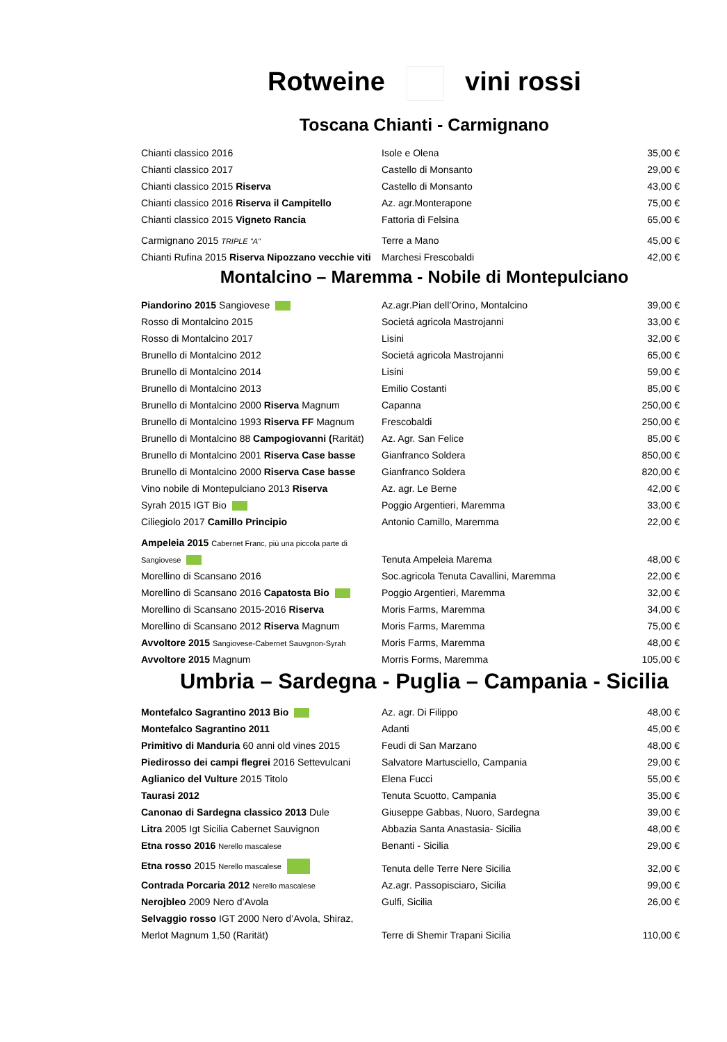Rotweine vini rossi
Toscana Chianti - Carmignano
| Chianti classico 2016 | Isole e Olena | 35,00 € |
| Chianti classico 2017 | Castello di Monsanto | 29,00 € |
| Chianti classico 2015 Riserva | Castello di Monsanto | 43,00 € |
| Chianti classico 2016 Riserva il Campitello | Az. agr.Monterapone | 75,00 € |
| Chianti classico 2015 Vigneto Rancia | Fattoria di Felsina | 65,00 € |
| Carmignano 2015 TRIPLE "A" | Terre a Mano | 45,00 € |
| Chianti Rufina 2015 Riserva Nipozzano vecchie viti | Marchesi Frescobaldi | 42,00 € |
Montalcino – Maremma - Nobile di Montepulciano
| Piandorino 2015 Sangiovese | Az.agr.Pian dell’Orino, Montalcino | 39,00 € |
| Rosso di Montalcino 2015 | Societá agricola Mastrojanni | 33,00 € |
| Rosso di Montalcino 2017 | Lisini | 32,00 € |
| Brunello di Montalcino 2012 | Societá agricola Mastrojanni | 65,00 € |
| Brunello di Montalcino 2014 | Lisini | 59,00 € |
| Brunello di Montalcino 2013 | Emilio Costanti | 85,00 € |
| Brunello di Montalcino 2000 Riserva Magnum | Capanna | 250,00 € |
| Brunello di Montalcino 1993 Riserva FF Magnum | Frescobaldi | 250,00 € |
| Brunello di Montalcino 88 Campogiovanni ( Rarität) | Az. Agr. San Felice | 85,00 € |
| Brunello di Montalcino 2001 Riserva Case basse | Gianfranco Soldera | 850,00 € |
| Brunello di Montalcino 2000 Riserva Case basse | Gianfranco Soldera | 820,00 € |
| Vino nobile di Montepulciano 2013 Riserva | Az. agr. Le Berne | 42,00 € |
| Syrah 2015 IGT Bio | Poggio Argentieri, Maremma | 33,00 € |
| Ciliegiolo 2017 Camillo Principio | Antonio Camillo, Maremma | 22,00 € |
| Ampeleia 2015 Cabernet Franc, più una piccola parte di | | |
| Sangiovese | Tenuta Ampeleia Marema | 48,00 € |
| Morellino di Scansano 2016 | Soc.agricola Tenuta Cavallini, Maremma | 22,00 € |
| Morellino di Scansano 2016 Capatosta Bio | Poggio Argentieri, Maremma | 32,00 € |
| Morellino di Scansano 2015-2016 Riserva | Moris Farms, Maremma | 34,00 € |
| Morellino di Scansano 2012 Riserva Magnum | Moris Farms, Maremma | 75,00 € |
| Avvoltore 2015 Sangiovese-Cabernet Sauvgnon-Syrah | Moris Farms, Maremma | 48,00 € |
| Avvoltore 2015 Magnum | Morris Forms, Maremma | 105,00 € |
Umbria – Sardegna - Puglia – Campania - Sicilia
| Montefalco Sagrantino 2013 Bio | Az. agr. Di Filippo | 48,00 € |
| Montefalco Sagrantino 2011 | Adanti | 45,00 € |
| Primitivo di Manduria 60 anni old vines 2015 | Feudi di San Marzano | 48,00 € |
| Piedirosso dei campi flegrei 2016 Settevulcani | Salvatore Martusciello, Campania | 29,00 € |
| Aglianico del Vulture 2015 Titolo | Elena Fucci | 55,00 € |
| Taurasi 2012 | Tenuta Scuotto, Campania | 35,00 € |
| Canonao di Sardegna classico 2013 Dule | Giuseppe Gabbas, Nuoro, Sardegna | 39,00 € |
| Litra 2005 Igt Sicilia Cabernet Sauvignon | Abbazia Santa Anastasia- Sicilia | 48,00 € |
| Etna rosso 2016 Nerello mascalese | Benanti - Sicilia | 29,00 € |
| Etna rosso 2015 Nerello mascalese | Tenuta delle Terre Nere Sicilia | 32,00 € |
| Contrada Porcaria 2012 Nerello mascalese | Az.agr. Passopisciaro, Sicilia | 99,00 € |
| Nerojbleo 2009 Nero d’Avola | Gulfi, Sicilia | 26,00 € |
| Selvaggio rosso IGT 2000 Nero d’Avola, Shiraz, | | |
| Merlot Magnum 1,50 (Rarität) | Terre di Shemir Trapani Sicilia | 110,00 € |